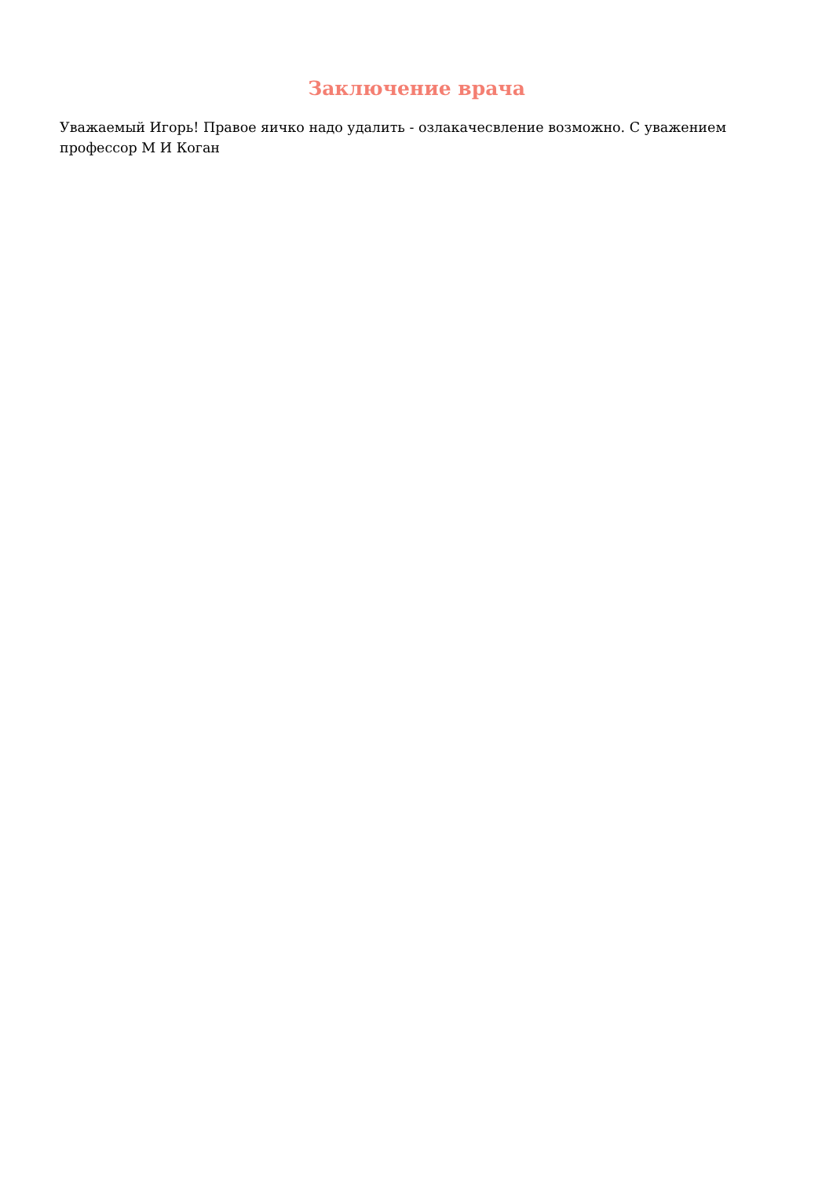Заключение врача
Уважаемый Игорь! Правое яичко надо удалить - озлакачесвление возможно. С уважением профессор М И Коган